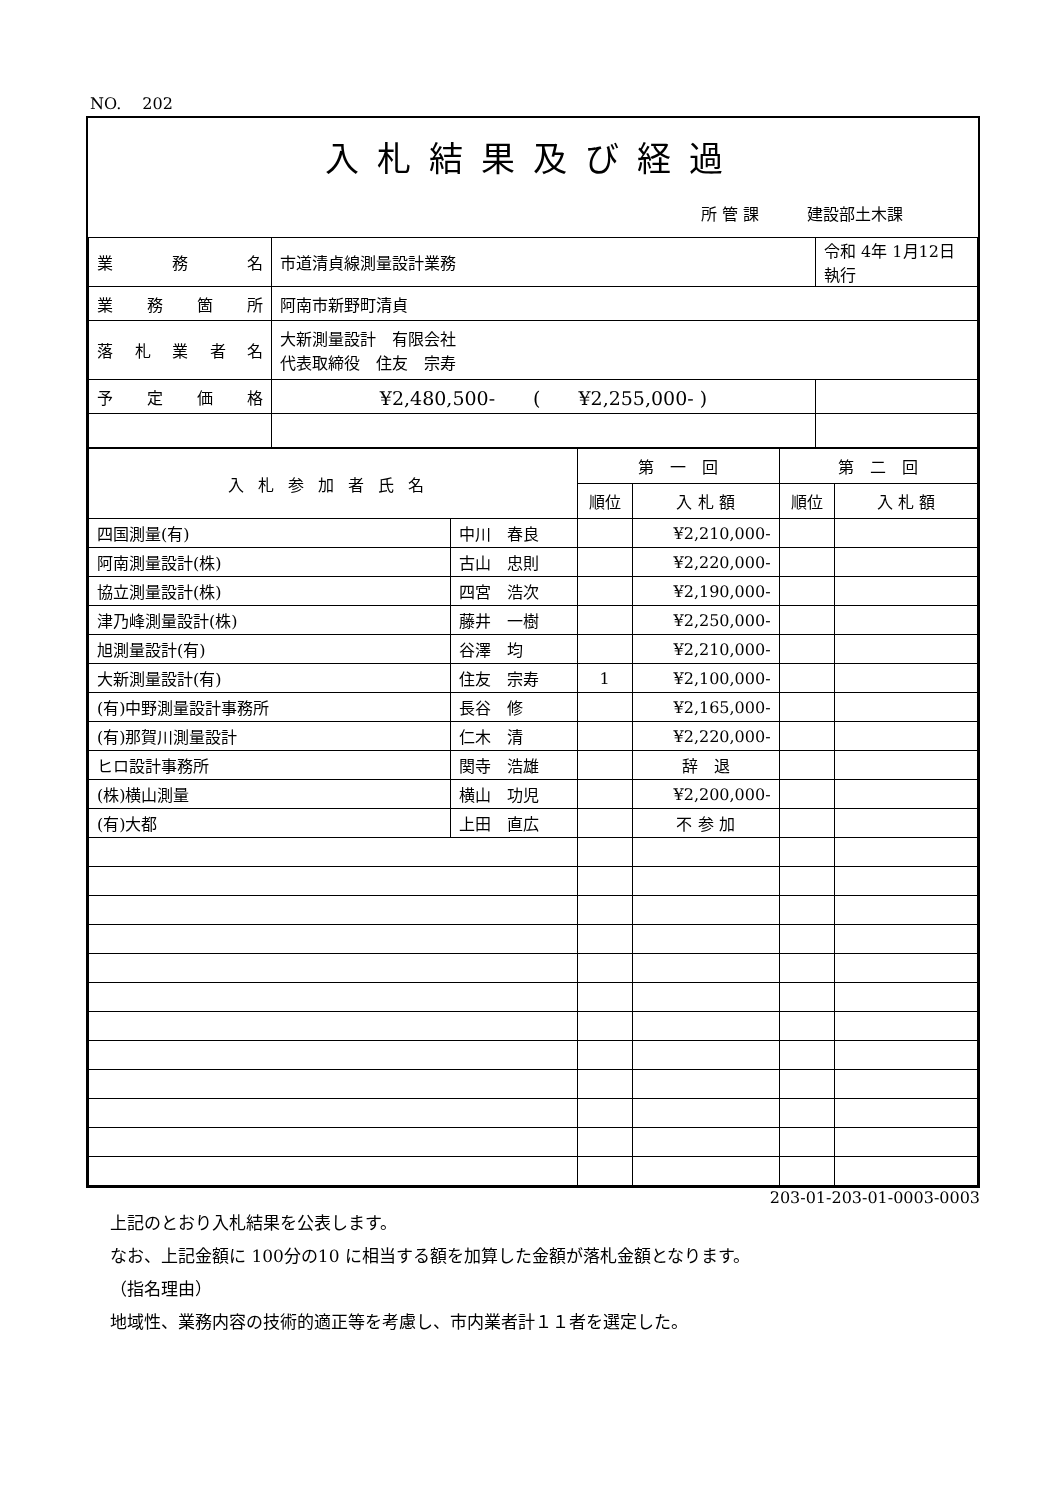NO.　 202
入札結果及び経過
所 管 課　　　建設部土木課
| 業 務 名 | 市道清貞線測量設計業務 | 令和 4年 1月12日 執行 |
| 業 務 箇 所 | 阿南市新野町清貞 | |
| 落 札 業 者 名 | 大新測量設計 有限会社 代表取締役 住友 宗寿 | |
| 予 定 価 格 | ¥2,480,500- ( ¥2,255,000- ) | |
| 入札参加者氏名 | | 第 一 回 | | 第 二 回 | |
| --- | --- | --- | --- | --- | --- |
| | | 順位 | 入 札 額 | 順位 | 入 札 額 |
| 四国測量(有) | 中川 春良 | | ¥2,210,000- | | |
| 阿南測量設計(株) | 古山 忠則 | | ¥2,220,000- | | |
| 協立測量設計(株) | 四宮 浩次 | | ¥2,190,000- | | |
| 津乃峰測量設計(株) | 藤井 一樹 | | ¥2,250,000- | | |
| 旭測量設計(有) | 谷澤 均 | | ¥2,210,000- | | |
| 大新測量設計(有) | 住友 宗寿 | 1 | ¥2,100,000- | | |
| (有)中野測量設計事務所 | 長谷 修 | | ¥2,165,000- | | |
| (有)那賀川測量設計 | 仁木 清 | | ¥2,220,000- | | |
| ヒロ設計事務所 | 関寺 浩雄 | | 辞 退 | | |
| (株)横山測量 | 横山 功児 | | ¥2,200,000- | | |
| (有)大都 | 上田 直広 | | 不 参 加 | | |
203-01-203-01-0003-0003
上記のとおり入札結果を公表します。
なお、上記金額に 100分の10 に相当する額を加算した金額が落札金額となります。
（指名理由）
地域性、業務内容の技術的適正等を考慮し、市内業者計１１者を選定した。